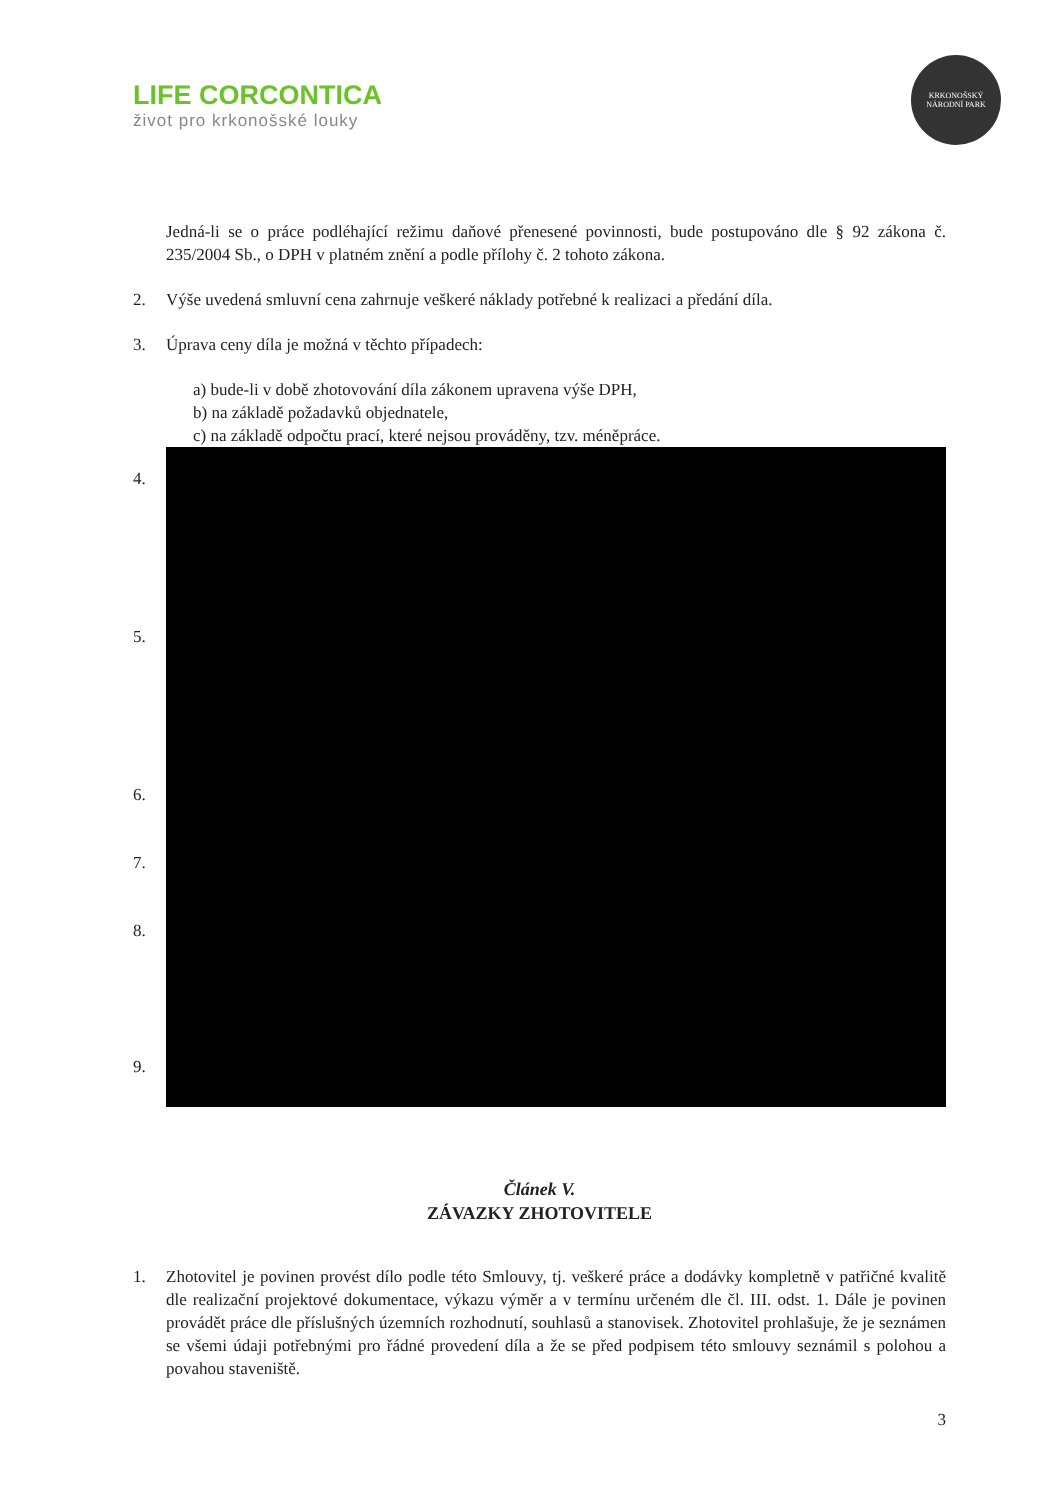LIFE CORCONTICA
život pro krkonošské louky
KRKONOŠSKÝ NÁRODNÍ PARK
Jedná-li se o práce podléhající režimu daňové přenesené povinnosti, bude postupováno dle § 92 zákona č. 235/2004 Sb., o DPH v platném znění a podle přílohy č. 2 tohoto zákona.
2. Výše uvedená smluvní cena zahrnuje veškeré náklady potřebné k realizaci a předání díla.
3. Úprava ceny díla je možná v těchto případech:
a) bude-li v době zhotovování díla zákonem upravena výše DPH,
b) na základě požadavků objednatele,
c) na základě odpočtu prací, které nejsou prováděny, tzv. méněpráce.
4.
5.
6.
7.
8.
9.
Článek V.
ZÁVAZKY ZHOTOVITELE
1. Zhotovitel je povinen provést dílo podle této Smlouvy, tj. veškeré práce a dodávky kompletně v patřičné kvalitě dle realizační projektové dokumentace, výkazu výměr a v termínu určeném dle čl. III. odst. 1. Dále je povinen provádět práce dle příslušných územních rozhodnutí, souhlasů a stanovisek. Zhotovitel prohlašuje, že je seznámen se všemi údaji potřebnými pro řádné provedení díla a že se před podpisem této smlouvy seznámil s polohou a povahou staveniště.
3